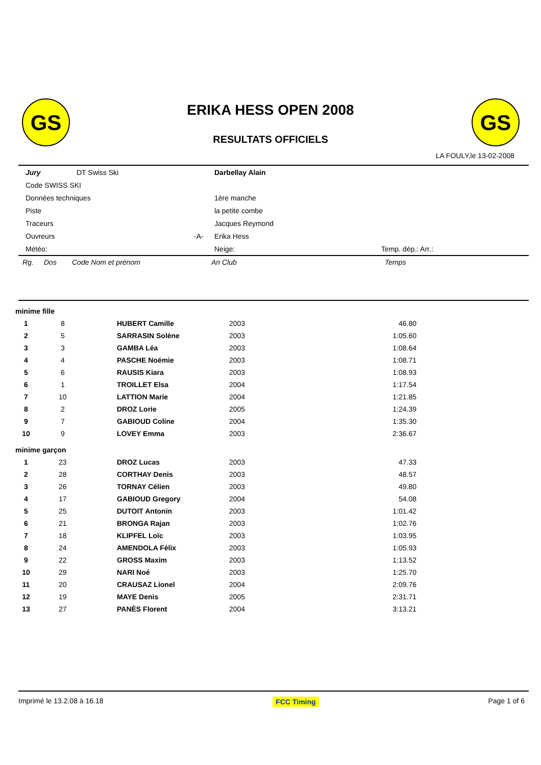GS GS
ERIKA HESS OPEN 2008
RESULTATS OFFICIELS
LA FOULY,le 13-02-2008
| Jury | DT Swiss Ski | | Darbellay Alain | |
| Code SWISS SKI | | | | |
| Données techniques | | | 1ère manche | |
| Piste | | | la petite combe | |
| Traceurs | | | Jacques Reymond | |
| Ouvreurs | | -A- | Erika Hess | |
| Météo: | | | Neige: | Temp. dép.: Arr.: |
Rg. Dos Code Nom et prénom An Club Temps
| minime fille | | | | |
| 1 | 8 | HUBERT Camille | 2003 | 46.80 |
| 2 | 5 | SARRASIN Solène | 2003 | 1:05.60 |
| 3 | 3 | GAMBA Léa | 2003 | 1:08.64 |
| 4 | 4 | PASCHE Noémie | 2003 | 1:08.71 |
| 5 | 6 | RAUSIS Kiara | 2003 | 1:08.93 |
| 6 | 1 | TROILLET Elsa | 2004 | 1:17.54 |
| 7 | 10 | LATTION Marie | 2004 | 1:21.85 |
| 8 | 2 | DROZ Lorie | 2005 | 1:24.39 |
| 9 | 7 | GABIOUD Coline | 2004 | 1:35.30 |
| 10 | 9 | LOVEY Emma | 2003 | 2:36.67 |
| minime garçon | | | | |
| 1 | 23 | DROZ Lucas | 2003 | 47.33 |
| 2 | 28 | CORTHAY Denis | 2003 | 48.57 |
| 3 | 26 | TORNAY Célien | 2003 | 49.80 |
| 4 | 17 | GABIOUD Gregory | 2004 | 54.08 |
| 5 | 25 | DUTOIT Antonin | 2003 | 1:01.42 |
| 6 | 21 | BRONGA Rajan | 2003 | 1:02.76 |
| 7 | 18 | KLIPFEL Loïc | 2003 | 1:03.95 |
| 8 | 24 | AMENDOLA Félix | 2003 | 1:05.93 |
| 9 | 22 | GROSS Maxim | 2003 | 1:13.52 |
| 10 | 29 | NARI Noé | 2003 | 1:25.70 |
| 11 | 20 | CRAUSAZ Lionel | 2004 | 2:09.76 |
| 12 | 19 | MAYE Denis | 2005 | 2:31.71 |
| 13 | 27 | PANÈS Florent | 2004 | 3:13.21 |
Imprimé le 13.2.08 à 16.18 FCC Timing Page 1 of 6